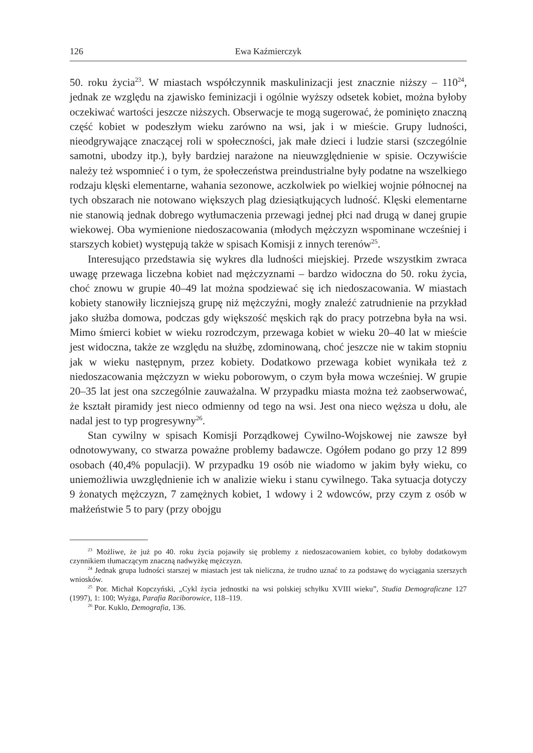126 Ewa Kaźmierczyk
50. roku życia<sup>23</sup>. W miastach współczynnik maskulinizacji jest znacznie niższy – 110<sup>24</sup>, jednak ze względu na zjawisko feminizacji i ogólnie wyższy odsetek kobiet, można byłoby oczekiwać wartości jeszcze niższych. Obserwacje te mogą sugerować, że pominięto znaczną część kobiet w podeszłym wieku zarówno na wsi, jak i w mieście. Grupy ludności, nieodgrywające znaczącej roli w społeczności, jak małe dzieci i ludzie starsi (szczególnie samotni, ubodzy itp.), były bardziej narażone na nieuwzględnienie w spisie. Oczywiście należy też wspomnieć i o tym, że społeczeństwa preindustrialne były podatne na wszelkiego rodzaju klęski elementarne, wahania sezonowe, aczkolwiek po wielkiej wojnie północnej na tych obszarach nie notowano większych plag dziesiątkujących ludność. Klęski elementarne nie stanowią jednak dobrego wytłumaczenia przewagi jednej płci nad drugą w danej grupie wiekowej. Oba wymienione niedoszacowania (młodych mężczyzn wspominane wcześniej i starszych kobiet) występują także w spisach Komisji z innych terenów<sup>25</sup>.
Interesująco przedstawia się wykres dla ludności miejskiej. Przede wszystkim zwraca uwagę przewaga liczebna kobiet nad mężczyznami – bardzo widoczna do 50. roku życia, choć znowu w grupie 40–49 lat można spodziewać się ich niedoszacowania. W miastach kobiety stanowiły liczniejszą grupę niż mężczyźni, mogły znaleźć zatrudnienie na przykład jako służba domowa, podczas gdy większość męskich rąk do pracy potrzebna była na wsi. Mimo śmierci kobiet w wieku rozrodczym, przewaga kobiet w wieku 20–40 lat w mieście jest widoczna, także ze względu na służbę, zdominowaną, choć jeszcze nie w takim stopniu jak w wieku następnym, przez kobiety. Dodatkowo przewaga kobiet wynikała też z niedoszacowania mężczyzn w wieku poborowym, o czym była mowa wcześniej. W grupie 20–35 lat jest ona szczególnie zauważalna. W przypadku miasta można też zaobserwować, że kształt piramidy jest nieco odmienny od tego na wsi. Jest ona nieco węższa u dołu, ale nadal jest to typ progresywny<sup>26</sup>.
Stan cywilny w spisach Komisji Porządkowej Cywilno-Wojskowej nie zawsze był odnotowywany, co stwarza poważne problemy badawcze. Ogółem podano go przy 12 899 osobach (40,4% populacji). W przypadku 19 osób nie wiadomo w jakim były wieku, co uniemożliwia uwzględnienie ich w analizie wieku i stanu cywilnego. Taka sytuacja dotyczy 9 żonatych mężczyzn, 7 zamężnych kobiet, 1 wdowy i 2 wdowców, przy czym z osób w małżeństwie 5 to pary (przy obojgu
<sup>23</sup> Możliwe, że już po 40. roku życia pojawiły się problemy z niedoszacowaniem kobiet, co byłoby dodatkowym czynnikiem tłumaczącym znaczną nadwyżkę mężczyzn.
<sup>24</sup> Jednak grupa ludności starszej w miastach jest tak nieliczna, że trudno uznać to za podstawę do wyciągania szerszych wniosków.
<sup>25</sup> Por. Michał Kopczyński, „Cykl życia jednostki na wsi polskiej schyłku XVIII wieku”, Studia Demograficzne 127 (1997), 1: 100; Wyżga, Parafia Raciborowice, 118–119.
<sup>26</sup> Por. Kuklo, Demografia, 136.